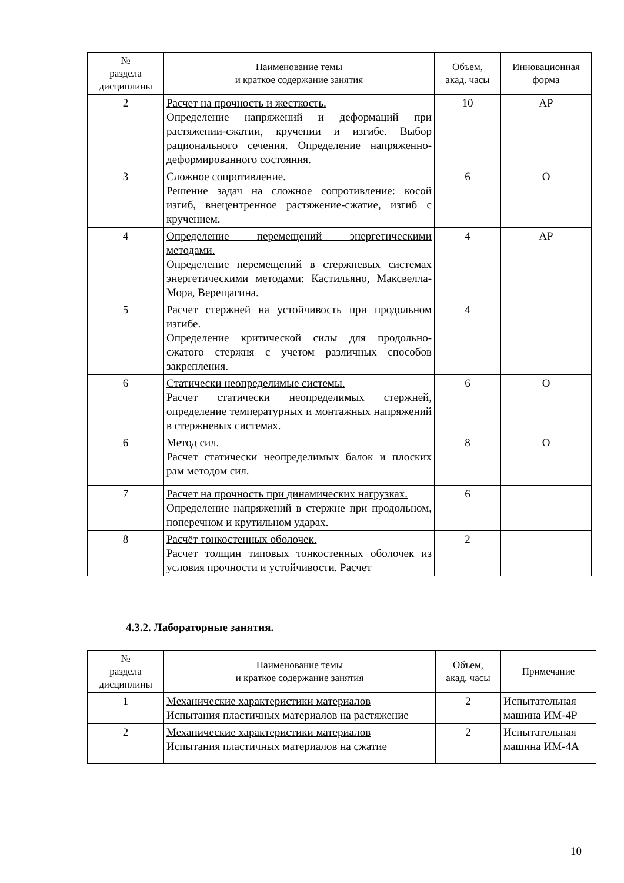| № раздела дисциплины | Наименование темы и краткое содержание занятия | Объем, акад. часы | Инновационная форма |
| --- | --- | --- | --- |
| 2 | Расчет на прочность и жесткость. Определение напряжений и деформаций при растяжении-сжатии, кручении и изгибе. Выбор рационального сечения. Определение напряженно-деформированного состояния. | 10 | АР |
| 3 | Сложное сопротивление. Решение задач на сложное сопротивление: косой изгиб, внецентренное растяжение-сжатие, изгиб с кручением. | 6 | О |
| 4 | Определение перемещений энергетическими методами. Определение перемещений в стержневых системах энергетическими методами: Кастильяно, Максвелла-Мора, Верещагина. | 4 | АР |
| 5 | Расчет стержней на устойчивость при продольном изгибе. Определение критической силы для продольно-сжатого стержня с учетом различных способов закрепления. | 4 | |
| 6 | Статически неопределимые системы. Расчет статически неопределимых стержней, определение температурных и монтажных напряжений в стержневых системах. | 6 | О |
| 6 | Метод сил. Расчет статически неопределимых балок и плоских рам методом сил. | 8 | О |
| 7 | Расчет на прочность при динамических нагрузках. Определение напряжений в стержне при продольном, поперечном и крутильном ударах. | 6 | |
| 8 | Расчёт тонкостенных оболочек. Расчет толщин типовых тонкостенных оболочек из условия прочности и устойчивости. Расчет | 2 | |
4.3.2. Лабораторные занятия.
| № раздела дисциплины | Наименование темы и краткое содержание занятия | Объем, акад. часы | Примечание |
| --- | --- | --- | --- |
| 1 | Механические характеристики материалов Испытания пластичных материалов на растяжение | 2 | Испытательная машина ИМ-4Р |
| 2 | Механические характеристики материалов Испытания пластичных материалов на сжатие | 2 | Испытательная машина ИМ-4А |
10